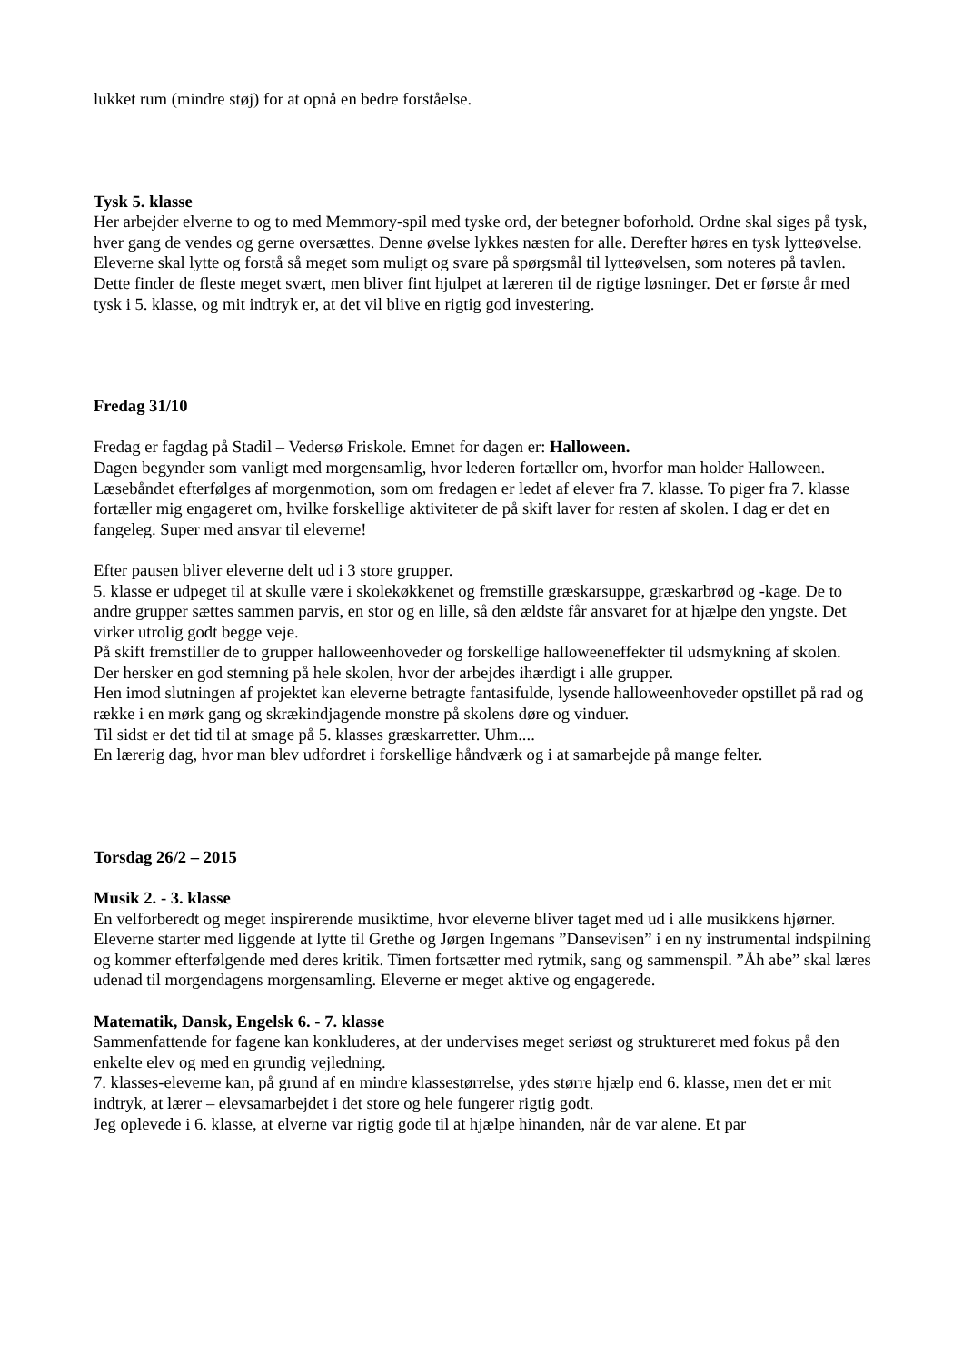lukket rum (mindre støj) for at opnå en bedre forståelse.
Tysk 5. klasse
Her arbejder elverne to og to med Memmory-spil med tyske ord, der betegner boforhold. Ordne skal siges på tysk, hver gang de vendes og gerne oversættes. Denne øvelse lykkes næsten for alle. Derefter høres en tysk lytteøvelse. Eleverne skal lytte og forstå så meget som muligt og svare på spørgsmål til lytteøvelsen, som noteres på tavlen. Dette finder de fleste meget svært, men bliver fint hjulpet at læreren til de rigtige løsninger. Det er første år med tysk i 5. klasse, og mit indtryk er, at det vil blive en rigtig god investering.
Fredag 31/10
Fredag er fagdag på Stadil – Vedersø Friskole. Emnet for dagen er: Halloween.
Dagen begynder som vanligt med morgensamlig, hvor lederen fortæller om, hvorfor man holder Halloween.
Læsebåndet efterfølges af morgenmotion, som om fredagen er ledet af elever fra 7. klasse. To piger fra 7. klasse fortæller mig engageret om, hvilke forskellige aktiviteter de på skift laver for resten af skolen. I dag er det en fangeleg. Super med ansvar til eleverne!
Efter pausen bliver eleverne delt ud i 3 store grupper.
5. klasse er udpeget til at skulle være i skolekøkkenet og fremstille græskarsuppe, græskarbrød og -kage. De to andre grupper sættes sammen parvis, en stor og en lille, så den ældste får ansvaret for at hjælpe den yngste. Det virker utrolig godt begge veje.
På skift fremstiller de to grupper halloweenhoveder og forskellige halloweeneffekter til udsmykning af skolen.
Der hersker en god stemning på hele skolen, hvor der arbejdes ihærdigt i alle grupper.
Hen imod slutningen af projektet kan eleverne betragte fantasifulde, lysende halloweenhoveder opstillet på rad og række i en mørk gang og skrækindjagende monstre på skolens døre og vinduer.
Til sidst er det tid til at smage på 5. klasses græskarretter. Uhm....
En lærerig dag, hvor man blev udfordret i forskellige håndværk og i at samarbejde på mange felter.
Torsdag 26/2 – 2015
Musik 2. - 3. klasse
En velforberedt og meget inspirerende musiktime, hvor eleverne bliver taget med ud i alle musikkens hjørner. Eleverne starter med liggende at lytte til Grethe og Jørgen Ingemans ”Dansevisen” i en ny instrumental indspilning og kommer efterfølgende med deres kritik. Timen fortsætter med rytmik, sang og sammenspil. ”Åh abe” skal læres udenad til morgendagens morgensamling. Eleverne er meget aktive og engagerede.
Matematik, Dansk, Engelsk 6. - 7. klasse
Sammenfattende for fagene kan konkluderes, at der undervises meget seriøst og struktureret med fokus på den enkelte elev og med en grundig vejledning.
7. klasses-eleverne kan, på grund af en mindre klassestørrelse, ydes større hjælp end 6. klasse, men det er mit indtryk, at lærer – elevsamarbejdet i det store og hele fungerer rigtig godt.
Jeg oplevede i 6. klasse, at elverne var rigtig gode til at hjælpe hinanden, når de var alene. Et par